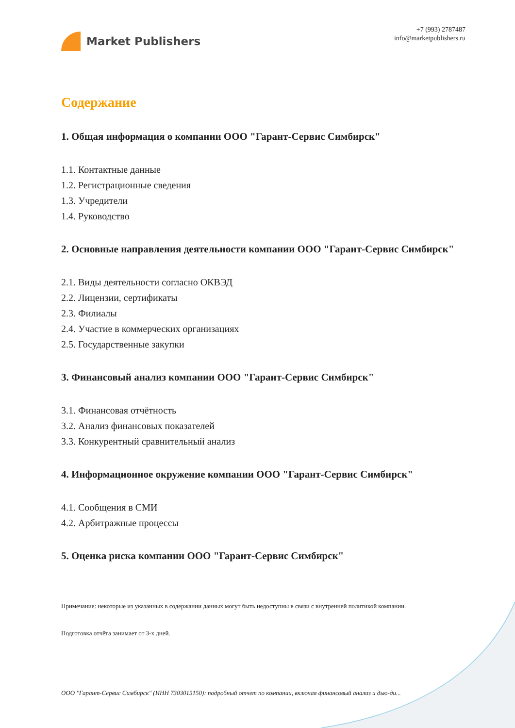Market Publishers
+7 (993) 2787487
info@marketpublishers.ru
Содержание
1. Общая информация о компании ООО "Гарант-Сервис Симбирск"
1.1. Контактные данные
1.2. Регистрационные сведения
1.3. Учредители
1.4. Руководство
2. Основные направления деятельности компании ООО "Гарант-Сервис Симбирск"
2.1. Виды деятельности согласно ОКВЭД
2.2. Лицензии, сертификаты
2.3. Филиалы
2.4. Участие в коммерческих организациях
2.5. Государственные закупки
3. Финансовый анализ компании ООО "Гарант-Сервис Симбирск"
3.1. Финансовая отчётность
3.2. Анализ финансовых показателей
3.3. Конкурентный сравнительный анализ
4. Информационное окружение компании ООО "Гарант-Сервис Симбирск"
4.1. Сообщения в СМИ
4.2. Арбитражные процессы
5. Оценка риска компании ООО "Гарант-Сервис Симбирск"
Примечание: некоторые из указанных в содержании данных могут быть недоступны в связи с внутренней политикой компании.
Подготовка отчёта занимает от 3-х дней.
ООО "Гарант-Сервис Симбирск" (ИНН 7303015150): подробный отчет по компании, включая финансовый анализ и дью-ди...